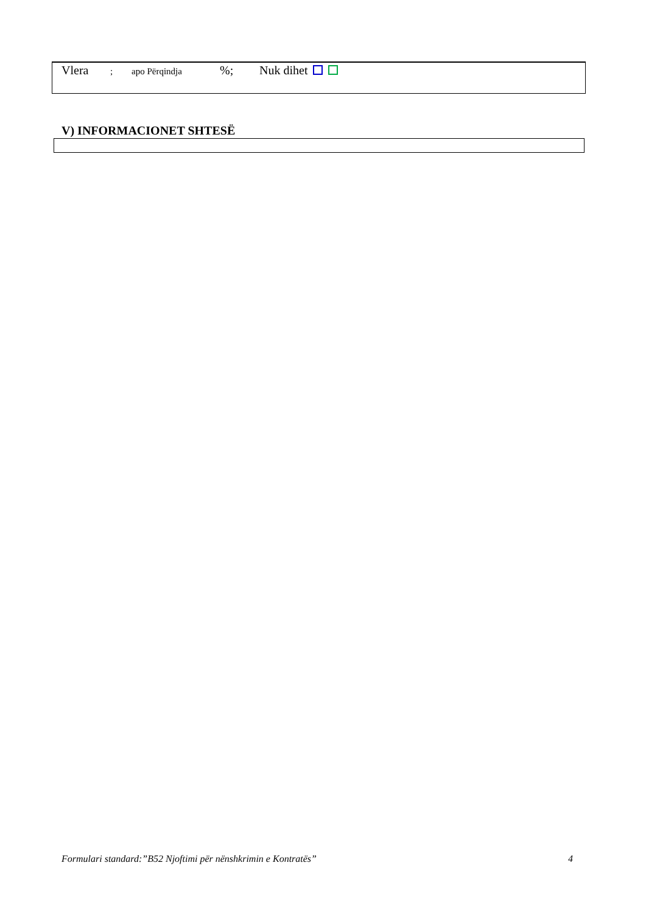Vlera; apo Përqindja%; Nuk dihet
V) INFORMACIONET SHTESË
Formulari standard:”B52 Njoftimi për nënshkrimin e Kontratës” 4